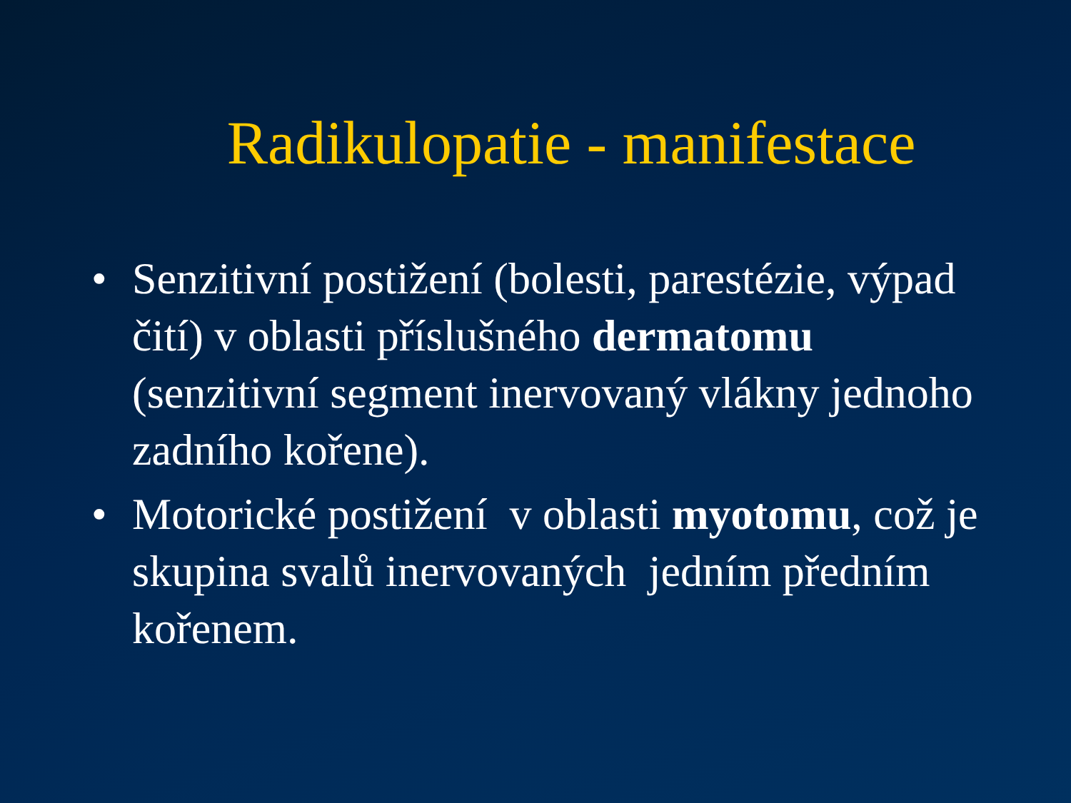Radikulopatie - manifestace
• Senzitivní postižení (bolesti, parestézie, výpad čití) v oblasti příslušného dermatomu (senzitivní segment inervovaný vlákny jednoho zadního kořene).
• Motorické postižení v oblasti myotomu, což je skupina svalů inervovaných jedním předním kořenem.